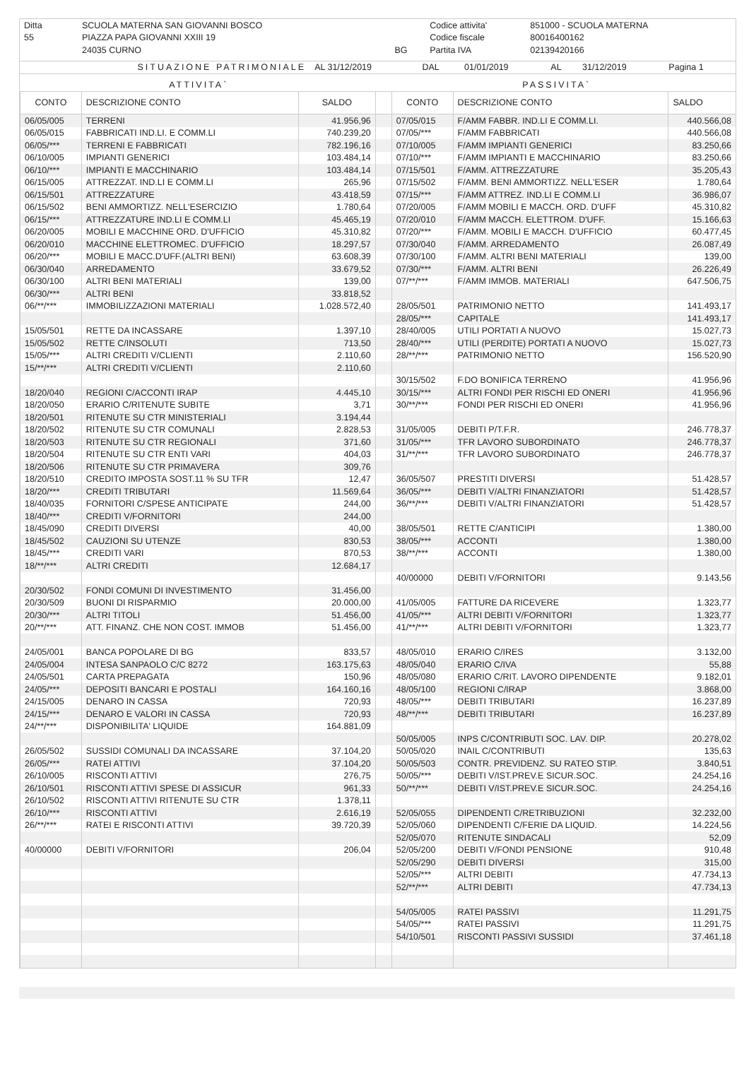| Ditta | SCUOLA MATERNA SAN GIOVANNI BOSCO | | Codice attivita' | 851000 - SCUOLA MATERNA |
| 55 | PIAZZA PAPA GIOVANNI XXIII 19 | | Codice fiscale | 80016400162 |
| | 24035 CURNO | BG | Partita IVA | 02139420166 |
| SITUAZIONE PATRIMONIALE | AL 31/12/2019 | DAL | 01/01/2019 | AL | 31/12/2019 | Pagina 1 |
| ATTIVITA` | PASSIVITA` |
| CONTO | DESCRIZIONE CONTO | SALDO | | CONTO | DESCRIZIONE CONTO | SALDO |
| --- | --- | --- | --- | --- | --- | --- |
| 06/05/005 | TERRENI | 41.956,96 | | 07/05/015 | F/AMM FABBR. IND.LI E COMM.LI. | 440.566,08 |
| 06/05/015 | FABBRICATI IND.LI. E COMM.LI | 740.239,20 | | 07/05/*** | F/AMM FABBRICATI | 440.566,08 |
| 06/05/*** | TERRENI E FABBRICATI | 782.196,16 | | 07/10/005 | F/AMM IMPIANTI GENERICI | 83.250,66 |
| 06/10/005 | IMPIANTI GENERICI | 103.484,14 | | 07/10/*** | F/AMM IMPIANTI E MACCHINARIO | 83.250,66 |
| 06/10/*** | IMPIANTI E MACCHINARIO | 103.484,14 | | 07/15/501 | F/AMM. ATTREZZATURE | 35.205,43 |
| 06/15/005 | ATTREZZAT. IND.LI E COMM.LI | 265,96 | | 07/15/502 | F/AMM. BENI AMMORTIZZ. NELL'ESER | 1.780,64 |
| 06/15/501 | ATTREZZATURE | 43.418,59 | | 07/15/*** | F/AMM ATTREZ. IND.LI E COMM.LI | 36.986,07 |
| 06/15/502 | BENI AMMORTIZZ. NELL'ESERCIZIO | 1.780,64 | | 07/20/005 | F/AMM MOBILI E MACCH. ORD. D'UFF | 45.310,82 |
| 06/15/*** | ATTREZZATURE IND.LI E COMM.LI | 45.465,19 | | 07/20/010 | F/AMM MACCH. ELETTROM. D'UFF. | 15.166,63 |
| 06/20/005 | MOBILI E MACCHINE ORD. D'UFFICIO | 45.310,82 | | 07/20/*** | F/AMM. MOBILI E MACCH. D'UFFICIO | 60.477,45 |
| 06/20/010 | MACCHINE ELETTROMEC. D'UFFICIO | 18.297,57 | | 07/30/040 | F/AMM. ARREDAMENTO | 26.087,49 |
| 06/20/*** | MOBILI E MACC.D'UFF.(ALTRI BENI) | 63.608,39 | | 07/30/100 | F/AMM. ALTRI BENI MATERIALI | 139,00 |
| 06/30/040 | ARREDAMENTO | 33.679,52 | | 07/30/*** | F/AMM. ALTRI BENI | 26.226,49 |
| 06/30/100 | ALTRI BENI MATERIALI | 139,00 | | 07/**/*** | F/AMM IMMOB. MATERIALI | 647.506,75 |
| 06/30/*** | ALTRI BENI | 33.818,52 | | | | |
| 06/**/*** | IMMOBILIZZAZIONI MATERIALI | 1.028.572,40 | | 28/05/501 | PATRIMONIO NETTO | 141.493,17 |
| | | | | 28/05/*** | CAPITALE | 141.493,17 |
| 15/05/501 | RETTE DA INCASSARE | 1.397,10 | | 28/40/005 | UTILI PORTATI A NUOVO | 15.027,73 |
| 15/05/502 | RETTE C/INSOLUTI | 713,50 | | 28/40/*** | UTILI (PERDITE) PORTATI A NUOVO | 15.027,73 |
| 15/05/*** | ALTRI CREDITI V/CLIENTI | 2.110,60 | | 28/**/*** | PATRIMONIO NETTO | 156.520,90 |
| 15/**/*** | ALTRI CREDITI V/CLIENTI | 2.110,60 | | | | |
| | | | | 30/15/502 | F.DO BONIFICA TERRENO | 41.956,96 |
| 18/20/040 | REGIONI C/ACCONTI IRAP | 4.445,10 | | 30/15/*** | ALTRI FONDI PER RISCHI ED ONERI | 41.956,96 |
| 18/20/050 | ERARIO C/RITENUTE SUBITE | 3,71 | | 30/**/*** | FONDI PER RISCHI ED ONERI | 41.956,96 |
| 18/20/501 | RITENUTE SU CTR MINISTERIALI | 3.194,44 | | | | |
| 18/20/502 | RITENUTE SU CTR COMUNALI | 2.828,53 | | 31/05/005 | DEBITI P/T.F.R. | 246.778,37 |
| 18/20/503 | RITENUTE SU CTR REGIONALI | 371,60 | | 31/05/*** | TFR LAVORO SUBORDINATO | 246.778,37 |
| 18/20/504 | RITENUTE SU CTR ENTI VARI | 404,03 | | 31/**/*** | TFR LAVORO SUBORDINATO | 246.778,37 |
| 18/20/506 | RITENUTE SU CTR PRIMAVERA | 309,76 | | | | |
| 18/20/510 | CREDITO IMPOSTA SOST.11 % SU TFR | 12,47 | | 36/05/507 | PRESTITI DIVERSI | 51.428,57 |
| 18/20/*** | CREDITI TRIBUTARI | 11.569,64 | | 36/05/*** | DEBITI V/ALTRI FINANZIATORI | 51.428,57 |
| 18/40/035 | FORNITORI C/SPESE ANTICIPATE | 244,00 | | 36/**/*** | DEBITI V/ALTRI FINANZIATORI | 51.428,57 |
| 18/40/*** | CREDITI V/FORNITORI | 244,00 | | | | |
| 18/45/090 | CREDITI DIVERSI | 40,00 | | 38/05/501 | RETTE C/ANTICIPI | 1.380,00 |
| 18/45/502 | CAUZIONI SU UTENZE | 830,53 | | 38/05/*** | ACCONTI | 1.380,00 |
| 18/45/*** | CREDITI VARI | 870,53 | | 38/**/*** | ACCONTI | 1.380,00 |
| 18/**/*** | ALTRI CREDITI | 12.684,17 | | | | |
| | | | | 40/00000 | DEBITI V/FORNITORI | 9.143,56 |
| 20/30/502 | FONDI COMUNI DI INVESTIMENTO | 31.456,00 | | | | |
| 20/30/509 | BUONI DI RISPARMIO | 20.000,00 | | 41/05/005 | FATTURE DA RICEVERE | 1.323,77 |
| 20/30/*** | ALTRI TITOLI | 51.456,00 | | 41/05/*** | ALTRI DEBITI V/FORNITORI | 1.323,77 |
| 20/**/*** | ATT. FINANZ. CHE NON COST. IMMOB | 51.456,00 | | 41/**/*** | ALTRI DEBITI V/FORNITORI | 1.323,77 |
| 24/05/001 | BANCA POPOLARE DI BG | 833,57 | | 48/05/010 | ERARIO C/IRES | 3.132,00 |
| 24/05/004 | INTESA SANPAOLO C/C 8272 | 163.175,63 | | 48/05/040 | ERARIO C/IVA | 55,88 |
| 24/05/501 | CARTA PREPAGATA | 150,96 | | 48/05/080 | ERARIO C/RIT. LAVORO DIPENDENTE | 9.182,01 |
| 24/05/*** | DEPOSITI BANCARI E POSTALI | 164.160,16 | | 48/05/100 | REGIONI C/IRAP | 3.868,00 |
| 24/15/005 | DENARO IN CASSA | 720,93 | | 48/05/*** | DEBITI TRIBUTARI | 16.237,89 |
| 24/15/*** | DENARO E VALORI IN CASSA | 720,93 | | 48/**/*** | DEBITI TRIBUTARI | 16.237,89 |
| 24/**/*** | DISPONIBILITA' LIQUIDE | 164.881,09 | | | | |
| | | | | 50/05/005 | INPS C/CONTRIBUTI SOC. LAV. DIP. | 20.278,02 |
| 26/05/502 | SUSSIDI COMUNALI DA INCASSARE | 37.104,20 | | 50/05/020 | INAIL C/CONTRIBUTI | 135,63 |
| 26/05/*** | RATEI ATTIVI | 37.104,20 | | 50/05/503 | CONTR. PREVIDENZ. SU RATEO STIP. | 3.840,51 |
| 26/10/005 | RISCONTI ATTIVI | 276,75 | | 50/05/*** | DEBITI V/IST.PREV.E SICUR.SOC. | 24.254,16 |
| 26/10/501 | RISCONTI ATTIVI SPESE DI ASSICUR | 961,33 | | 50/**/*** | DEBITI V/IST.PREV.E SICUR.SOC. | 24.254,16 |
| 26/10/502 | RISCONTI ATTIVI RITENUTE SU CTR | 1.378,11 | | | | |
| 26/10/*** | RISCONTI ATTIVI | 2.616,19 | | 52/05/055 | DIPENDENTI C/RETRIBUZIONI | 32.232,00 |
| 26/**/*** | RATEI E RISCONTI ATTIVI | 39.720,39 | | 52/05/060 | DIPENDENTI C/FERIE DA LIQUID. | 14.224,56 |
| | | | | 52/05/070 | RITENUTE SINDACALI | 52,09 |
| 40/00000 | DEBITI V/FORNITORI | 206,04 | | 52/05/200 | DEBITI V/FONDI PENSIONE | 910,48 |
| | | | | 52/05/290 | DEBITI DIVERSI | 315,00 |
| | | | | 52/05/*** | ALTRI DEBITI | 47.734,13 |
| | | | | 52/**/*** | ALTRI DEBITI | 47.734,13 |
| | | | | 54/05/005 | RATEI PASSIVI | 11.291,75 |
| | | | | 54/05/*** | RATEI PASSIVI | 11.291,75 |
| | | | | 54/10/501 | RISCONTI PASSIVI SUSSIDI | 37.461,18 |